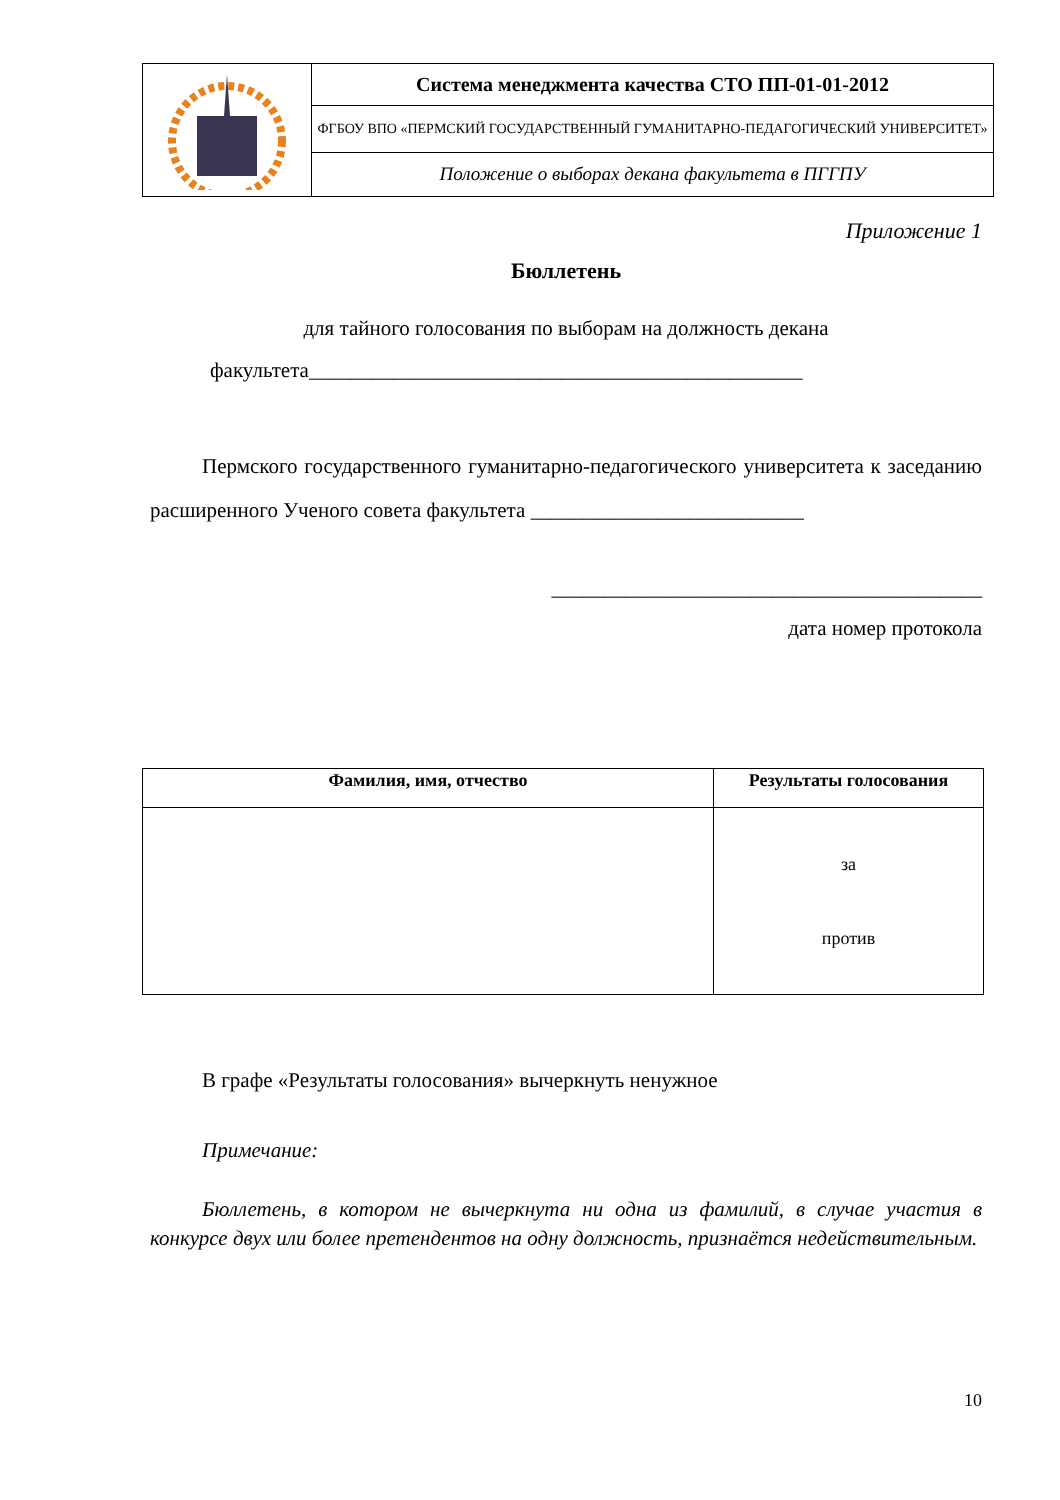| | Система менеджмента качества СТО ПП-01-01-2012 |
| | ФГБОУ ВПО «ПЕРМСКИЙ ГОСУДАРСТВЕННЫЙ ГУМАНИТАРНО-ПЕДАГОГИЧЕСКИЙ УНИВЕРСИТЕТ» |
| | Положение о выборах декана факультета в ПГГПУ |
Приложение 1
Бюллетень
для тайного голосования по выборам на должность декана
факультета_______________________________________________
Пермского государственного гуманитарно-педагогического университета к заседанию расширенного Ученого совета факультета __________________________
_________________________________________
дата номер протокола
| Фамилия, имя, отчество | Результаты голосования |
| --- | --- |
| | за против |
В графе «Результаты голосования» вычеркнуть ненужное
Примечание:
Бюллетень, в котором не вычеркнута ни одна из фамилий, в случае участия в конкурсе двух или более претендентов на одну должность, признаётся недействительным.
10